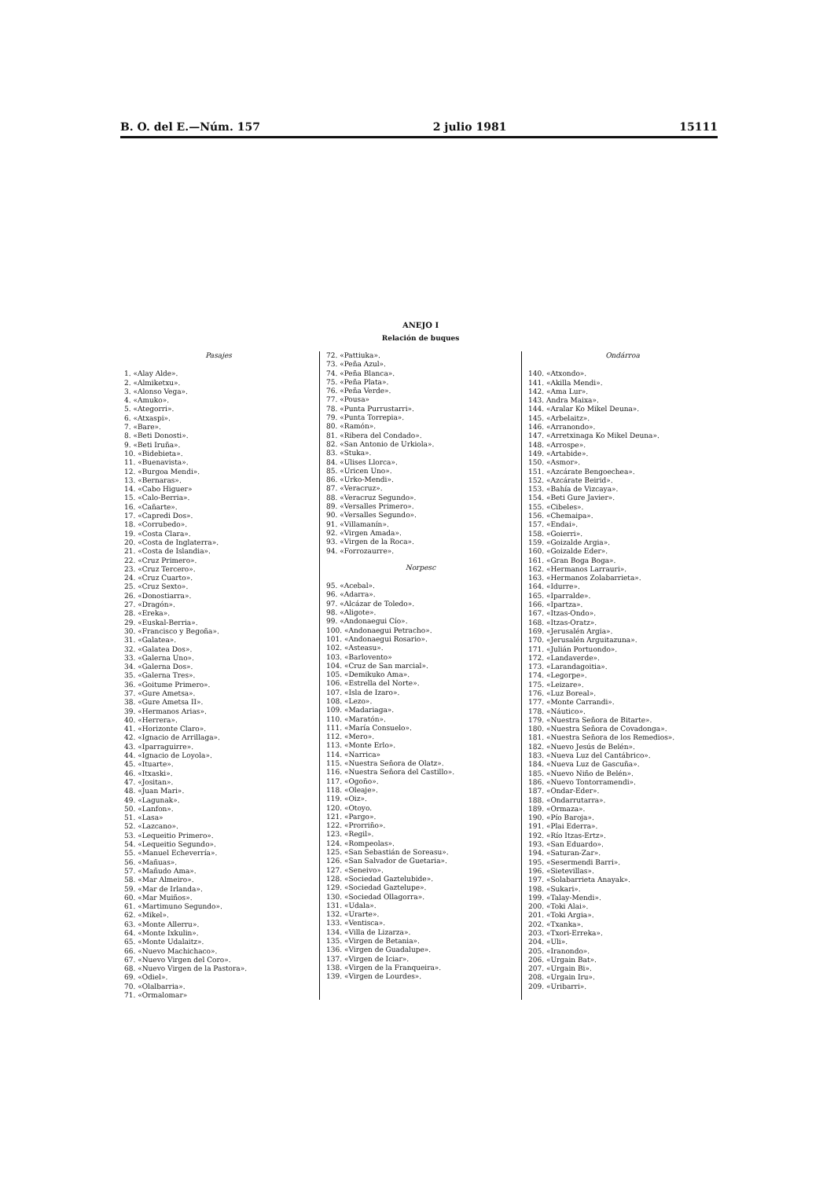B. O. del E.—Núm. 157 2 julio 1981 15111
ANEJO I
Relación de buques
Pasajes
1. «Alay Alde».
2. «Almiketxu».
3. «Alonso Vega».
4. «Amuko».
5. «Ategorri».
6. «Atxaspi».
7. «Bare».
8. «Beti Donosti».
9. «Beti Iruña».
10. «Bidebieta».
11. «Buenavista».
12. «Burgoa Mendi».
13. «Bernaras».
14. «Cabo Higuer»
15. «Calo-Berria».
16. «Cañarte».
17. «Capredi Dos».
18. «Corrubedo».
19. «Costa Clara».
20. «Costa de Inglaterra».
21. «Costa de Islandia».
22. «Cruz Primero».
23. «Cruz Tercero».
24. «Cruz Cuarto».
25. «Cruz Sexto».
26. «Donostiarra».
27. «Dragón».
28. «Ereka».
29. «Euskal-Berria».
30. «Francisco y Begoña».
31. «Galatea».
32. «Galatea Dos».
33. «Galerna Uno».
34. «Galerna Dos».
35. «Galerna Tres».
36. «Goitume Primero».
37. «Gure Ametsa».
38. «Gure Ametsa II».
39. «Hermanos Arias».
40. «Herrera».
41. «Horizonte Claro».
42. «Ignacio de Arrillaga».
43. «Iparraguirre».
44. «Ignacio de Loyola».
45. «Ituarte».
46. «Itxaski».
47. «Jositan».
48. «Juan Mari».
49. «Lagunak».
50. «Lanfon».
51. «Lasa»
52. «Lazcano».
53. «Lequeitio Primero».
54. «Lequeitio Segundo».
55. «Manuel Echeverría».
56. «Mañuas».
57. «Mañudo Ama».
58. «Mar Almeiro».
59. «Mar de Irlanda».
60. «Mar Muiños».
61. «Martimuno Segundo».
62. «Mikel».
63. «Monte Allerru».
64. «Monte Ixkulin».
65. «Monte Udalaitz».
66. «Nuevo Machichaco».
67. «Nuevo Virgen del Coro».
68. «Nuevo Virgen de la Pastora».
69. «Odiel».
70. «Olalbarria».
71. «Ormalomar»
72. «Pattiuka».
73. «Peña Azul».
74. «Peña Blanca».
75. «Peña Plata».
76. «Peña Verde».
77. «Pousa»
78. «Punta Purrustarri».
79. «Punta Torrepia».
80. «Ramón».
81. «Ribera del Condado».
82. «San Antonio de Urkiola».
83. «Stuka».
84. «Ulises Llorca».
85. «Uricen Uno».
86. «Urko-Mendi».
87. «Veracruz».
88. «Veracruz Segundo».
89. «Versalles Primero».
90. «Versalles Segundo».
91. «Villamanín».
92. «Virgen Amada».
93. «Virgen de la Roca».
94. «Forrozaurre».
Norpesc
95. «Acebal».
96. «Adarra».
97. «Alcázar de Toledo».
98. «Aligote».
99. «Andonaegui Cío».
100. «Andonaegui Petracho».
101. «Andonaegui Rosario».
102. «Asteasu».
103. «Barlovento»
104. «Cruz de San marcial».
105. «Demikuko Ama».
106. «Estrella del Norte».
107. «Isla de Izaro».
108. «Lezo».
109. «Madariaga».
110. «Maratón».
111. «María Consuelo».
112. «Mero».
113. «Monte Erlo».
114. «Narrica»
115. «Nuestra Señora de Olatz».
116. «Nuestra Señora del Castillo».
117. «Ogoño».
118. «Oleaje».
119. «Oiz».
120. «Otoyo.
121. «Pargo».
122. «Prorriño».
123. «Regil».
124. «Rompeolas».
125. «San Sebastián de Soreasu».
126. «San Salvador de Guetaria».
127. «Seneivo».
128. «Sociedad Gaztelubide».
129. «Sociedad Gaztelupe».
130. «Sociedad Ollagorra».
131. «Udala».
132. «Urarte».
133. «Ventisca».
134. «Villa de Lizarza».
135. «Virgen de Betania».
136. «Virgen de Guadalupe».
137. «Virgen de Iciar».
138. «Virgen de la Franqueira».
139. «Virgen de Lourdes».
Ondárroa
140. «Atxondo».
141. «Akilla Mendi».
142. «Ama Lur».
143. Andra Maixa».
144. «Aralar Ko Mikel Deuna».
145. «Arbelaitz».
146. «Arranondo».
147. «Arretxinaga Ko Mikel Deuna».
148. «Arrospe».
149. «Artabide».
150. «Asmor».
151. «Azcárate Bengoechea».
152. «Azcárate Beirid».
153. «Bahía de Vizcaya».
154. «Beti Gure Javier».
155. «Cibeles».
156. «Chemaipa».
157. «Endai».
158. «Goierri».
159. «Goizalde Argia».
160. «Goizalde Eder».
161. «Gran Boga Boga».
162. «Hermanos Larrauri».
163. «Hermanos Zolabarrieta».
164. «Idurre».
165. «Iparralde».
166. «Ipartza».
167. «Itzas-Ondo».
168. «Itzas-Oratz».
169. «Jerusalén Argia».
170. «Jerusalén Arguitazuna».
171. «Julián Portuondo».
172. «Landaverde».
173. «Larandagoitia».
174. «Legorpe».
175. «Leizare».
176. «Luz Boreal».
177. «Monte Carrandi».
178. «Náutico».
179. «Nuestra Señora de Bitarte».
180. «Nuestra Señora de Covadonga».
181. «Nuestra Señora de los Remedios».
182. «Nuevo Jesús de Belén».
183. «Nueva Luz del Cantábrico».
184. «Nueva Luz de Gascuña».
185. «Nuevo Niño de Belén».
186. «Nuevo Tontorramendi».
187. «Ondar-Eder».
188. «Ondarrutarra».
189. «Ormaza».
190. «Pío Baroja».
191. «Plai Ederra».
192. «Río Itzas-Ertz».
193. «San Eduardo».
194. «Saturan-Zar».
195. «Sesermendi Barri».
196. «Sietevillas».
197. «Solabarrieta Anayak».
198. «Sukari».
199. «Talay-Mendi».
200. «Toki Alai».
201. «Toki Argia».
202. «Txanka».
203. «Txori-Erreka».
204. «Uli».
205. «Iranondo».
206. «Urgain Bat».
207. «Urgain Bi».
208. «Urgain Iru».
209. «Uribarri».